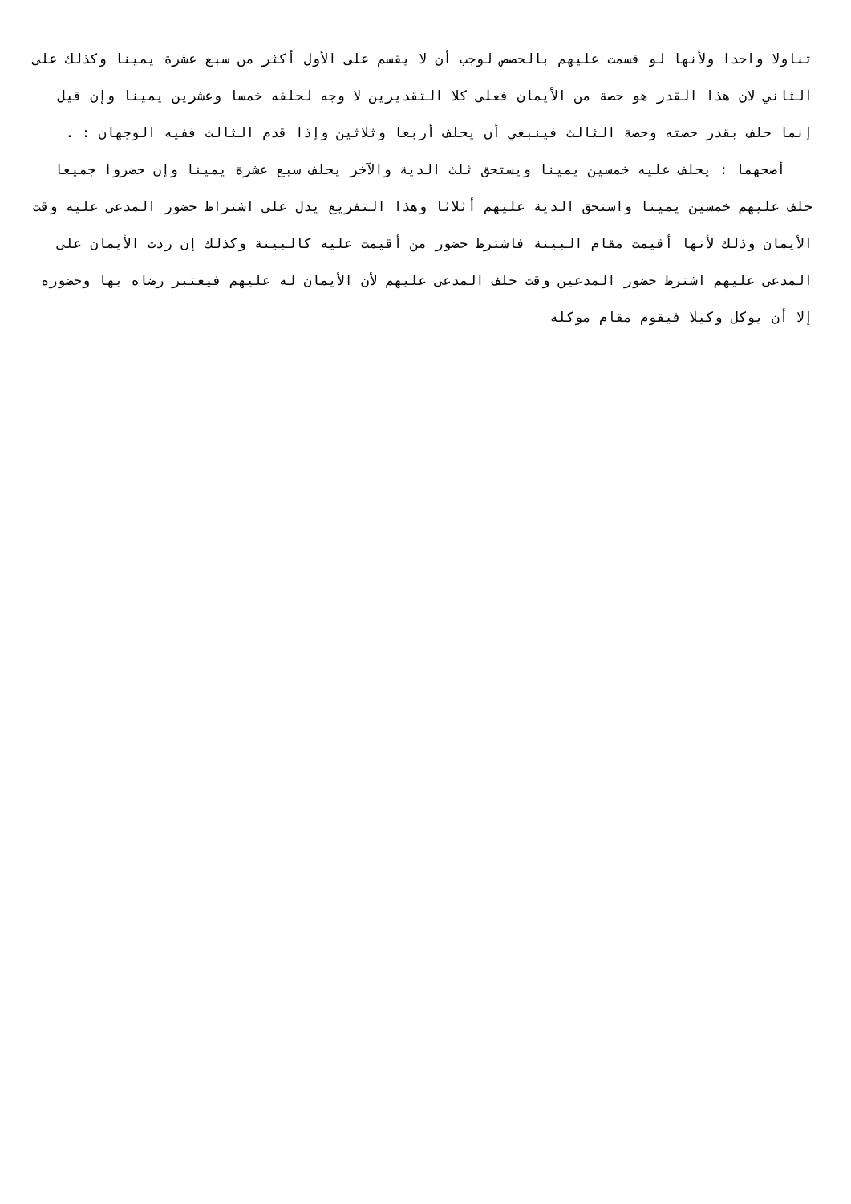تناولا واحدا ولأنها لو قسمت عليهم بالحصص لوجب أن لا يقسم على الأول أكثر من سبع عشرة يمينا وكذلك على الثاني لان هذا القدر هو حصة من الأيمان فعلى كلا التقديرين لا وجه لحلفه خمسا وعشرين يمينا وإن قيل إنما حلف بقدر حصته وحصة الثالث فينبغي أن يحلف أربعا وثلاثين وإذا قدم الثالث ففيه الوجهان : .
أصحهما : يحلف عليه خمسين يمينا ويستحق ثلث الدية والآخر يحلف سبع عشرة يمينا وإن حضروا جميعا حلف عليهم خمسين يمينا واستحق الدية عليهم أثلاثا وهذا التفريع يدل على اشتراط حضور المدعى عليه وقت الأيمان وذلك لأنها أقيمت مقام البينة فاشترط حضور من أقيمت عليه كالبينة وكذلك إن ردت الأيمان على المدعى عليهم اشترط حضور المدعين وقت حلف المدعى عليهم لأن الأيمان له عليهم فيعتبر رضاه بها وحضوره إلا أن يوكل وكيلا فيقوم مقام موكله